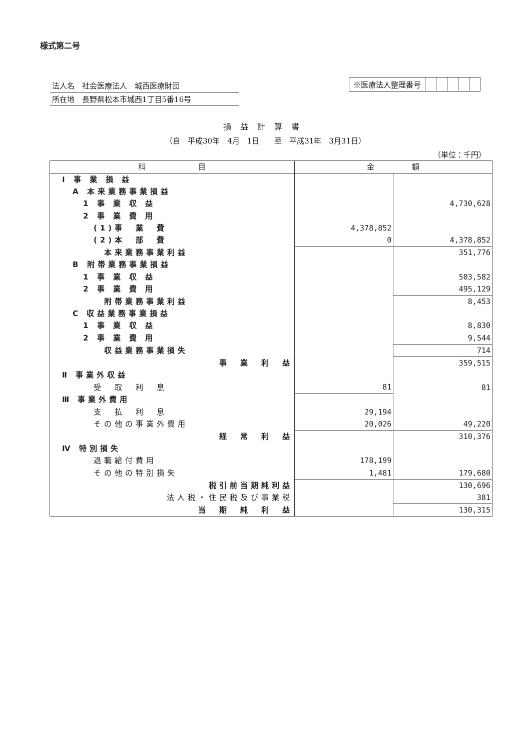様式第二号
法人名　社会医療法人　城西医療財団
所在地　長野県松本市城西1丁目5番16号
※医療法人整理番号
損益計算書
（自　平成30年　4月　1日　　至　平成31年　3月31日）
（単位：千円）
| 科 目 | 金 額 | |
| --- | --- | --- |
| Ⅰ 事 業 損 益 | | |
| A 本来業務事業損益 | | |
| 1 事 業 収 益 | | 4,730,628 |
| 2 事 業 費 用 | | |
| (1)事 業 費 | 4,378,852 | |
| (2)本 部 費 | 0 | 4,378,852 |
| 本来業務事業利益 | | 351,776 |
| B 附帯業務事業損益 | | |
| 1 事 業 収 益 | | 503,582 |
| 2 事 業 費 用 | | 495,129 |
| 附帯業務事業利益 | | 8,453 |
| C 収益業務事業損益 | | |
| 1 事 業 収 益 | | 8,830 |
| 2 事 業 費 用 | | 9,544 |
| 収益業務事業損失 | | 714 |
| 事 業 利 益 | | 359,515 |
| Ⅱ 事業外収益 | | |
| 受 取 利 息 | 81 | 81 |
| Ⅲ 事業外費用 | | |
| 支 払 利 息 | 29,194 | |
| その他の事業外費用 | 20,026 | 49,220 |
| 経 常 利 益 | | 310,376 |
| Ⅳ 特別損失 | | |
| 退職給付費用 | 178,199 | |
| その他の特別損失 | 1,481 | 179,680 |
| 税引前当期純利益 | | 130,696 |
| 法人税・住民税及び事業税 | | 381 |
| 当 期 純 利 益 | | 130,315 |